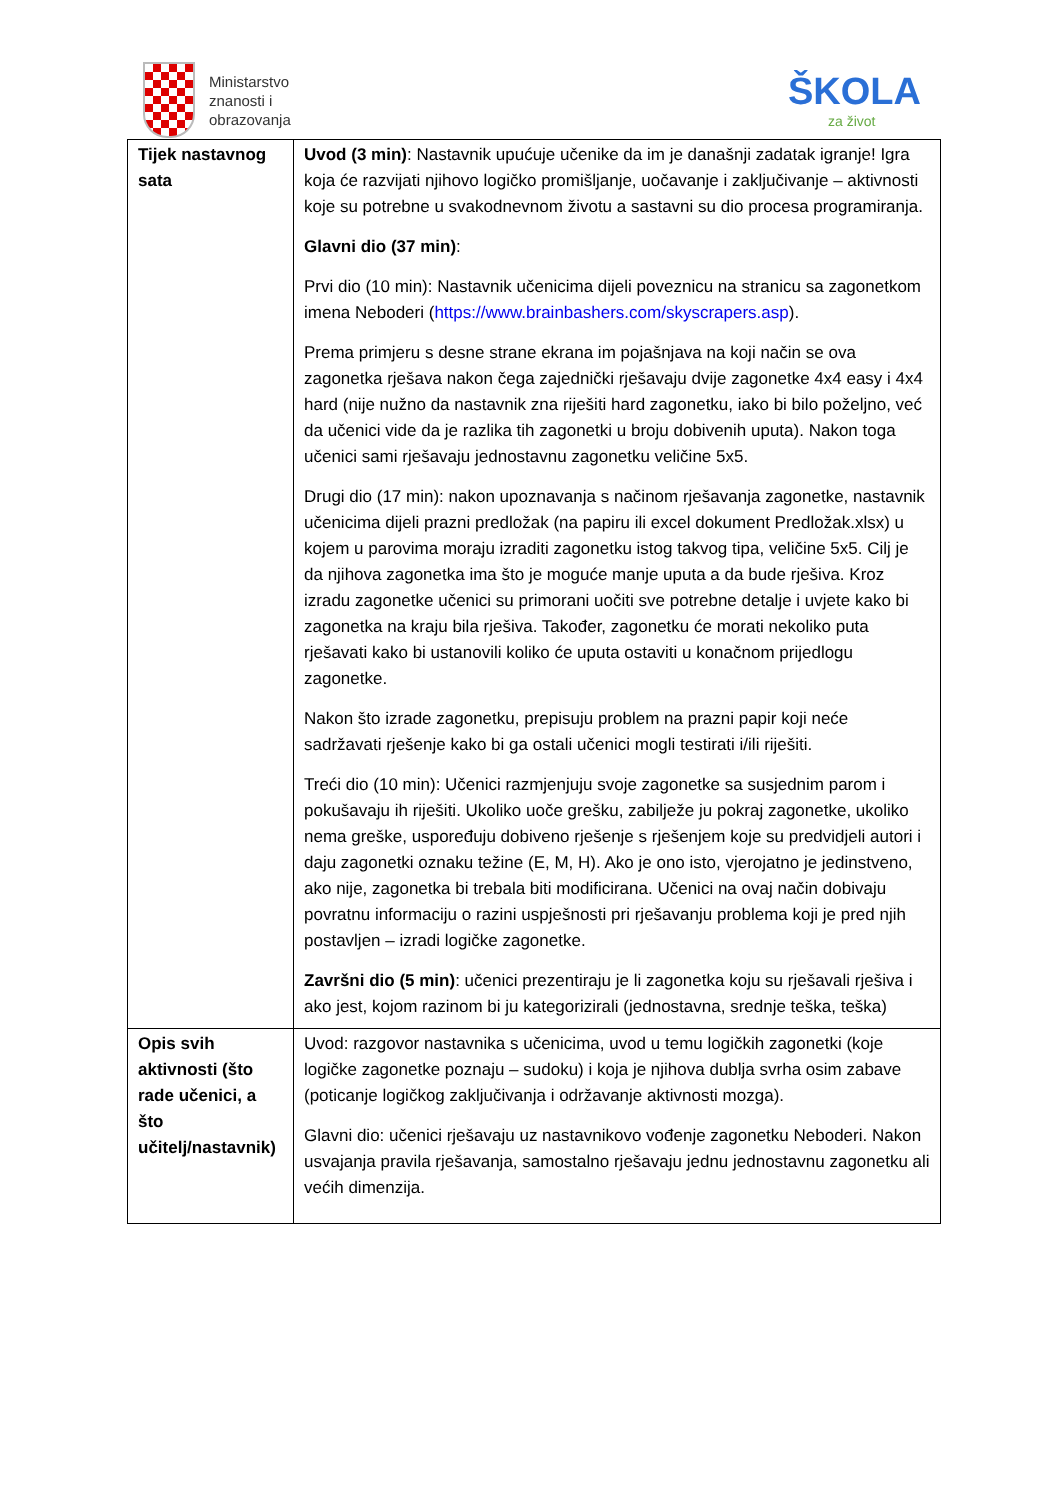Ministarstvo
znanosti i
obrazovanja
ŠKOLA
za život
| Tijek nastavnog sata | Uvod (3 min) : Nastavnik upućuje učenike da im je današnji zadatak igranje! Igra koja će razvijati njihovo logičko promišljanje, uočavanje i zaključivanje – aktivnosti koje su potrebne u svakodnevnom životu a sastavni su dio procesa programiranja. Glavni dio (37 min) : Prvi dio (10 min): Nastavnik učenicima dijeli poveznicu na stranicu sa zagonetkom imena Neboderi ( https://www.brainbashers.com/skyscrapers.asp ). Prema primjeru s desne strane ekrana im pojašnjava na koji način se ova zagonetka rješava nakon čega zajednički rješavaju dvije zagonetke 4x4 easy i 4x4 hard (nije nužno da nastavnik zna riješiti hard zagonetku, iako bi bilo poželjno, već da učenici vide da je razlika tih zagonetki u broju dobivenih uputa). Nakon toga učenici sami rješavaju jednostavnu zagonetku veličine 5x5. Drugi dio (17 min): nakon upoznavanja s načinom rješavanja zagonetke, nastavnik učenicima dijeli prazni predložak (na papiru ili excel dokument Predložak.xlsx) u kojem u parovima moraju izraditi zagonetku istog takvog tipa, veličine 5x5. Cilj je da njihova zagonetka ima što je moguće manje uputa a da bude rješiva. Kroz izradu zagonetke učenici su primorani uočiti sve potrebne detalje i uvjete kako bi zagonetka na kraju bila rješiva. Također, zagonetku će morati nekoliko puta rješavati kako bi ustanovili koliko će uputa ostaviti u konačnom prijedlogu zagonetke. Nakon što izrade zagonetku, prepisuju problem na prazni papir koji neće sadržavati rješenje kako bi ga ostali učenici mogli testirati i/ili riješiti. Treći dio (10 min): Učenici razmjenjuju svoje zagonetke sa susjednim parom i pokušavaju ih riješiti. Ukoliko uoče grešku, zabilježe ju pokraj zagonetke, ukoliko nema greške, uspoređuju dobiveno rješenje s rješenjem koje su predvidjeli autori i daju zagonetki oznaku težine (E, M, H). Ako je ono isto, vjerojatno je jedinstveno, ako nije, zagonetka bi trebala biti modificirana. Učenici na ovaj način dobivaju povratnu informaciju o razini uspješnosti pri rješavanju problema koji je pred njih postavljen – izradi logičke zagonetke. Završni dio (5 min) : učenici prezentiraju je li zagonetka koju su rješavali rješiva i ako jest, kojom razinom bi ju kategorizirali (jednostavna, srednje teška, teška) |
| Opis svih aktivnosti (što rade učenici, a što učitelj/nastavnik) | Uvod: razgovor nastavnika s učenicima, uvod u temu logičkih zagonetki (koje logičke zagonetke poznaju – sudoku) i koja je njihova dublja svrha osim zabave (poticanje logičkog zaključivanja i održavanje aktivnosti mozga). Glavni dio: učenici rješavaju uz nastavnikovo vođenje zagonetku Neboderi. Nakon usvajanja pravila rješavanja, samostalno rješavaju jednu jednostavnu zagonetku ali većih dimenzija. |